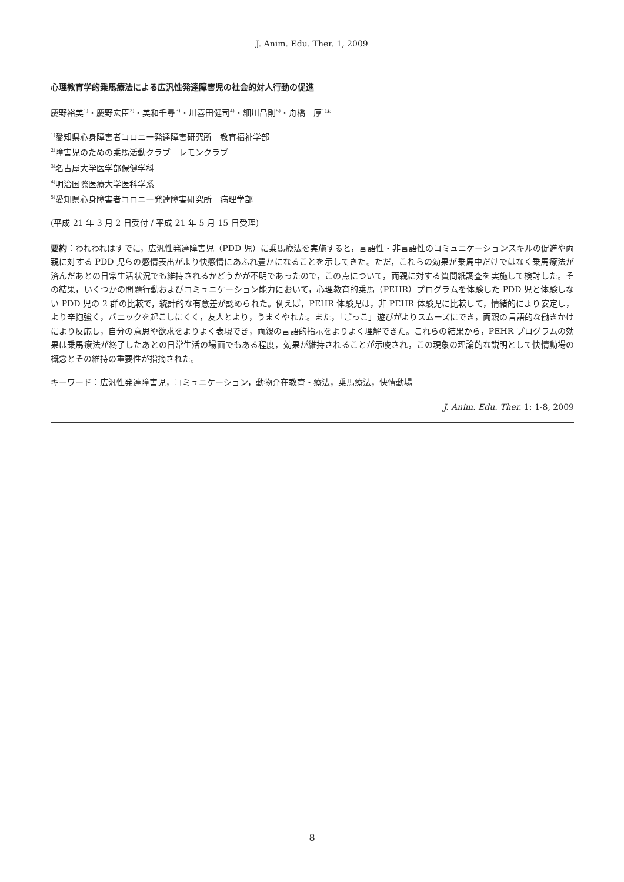J. Anim. Edu. Ther. 1, 2009
心理教育学的乗馬療法による広汎性発達障害児の社会的対人行動の促進
慶野裕美<sup>1)</sup>・慶野宏臣<sup>2)</sup>・美和千尋<sup>3)</sup>・川喜田健司<sup>4)</sup>・細川昌則<sup>5)</sup>・舟橋　厚<sup>1)</sup>*
<sup>1)</sup> 愛知県心身障害者コロニー発達障害研究所　教育福祉学部
<sup>2)</sup> 障害児のための乗馬活動クラブ　レモンクラブ
<sup>3)</sup> 名古屋大学医学部保健学科
<sup>4)</sup> 明治国際医療大学医科学系
<sup>5)</sup> 愛知県心身障害者コロニー発達障害研究所　病理学部
(平成 21 年 3 月 2 日受付 / 平成 21 年 5 月 15 日受理)
要約：われわれはすでに，広汎性発達障害児（PDD 児）に乗馬療法を実施すると，言語性・非言語性のコミュニケーションスキルの促進や両親に対する PDD 児らの感情表出がより快感情にあふれ豊かになることを示してきた。ただ，これらの効果が乗馬中だけではなく乗馬療法が済んだあとの日常生活状況でも維持されるかどうかが不明であったので，この点について，両親に対する質問紙調査を実施して検討した。その結果，いくつかの問題行動およびコミュニケーション能力において，心理教育的乗馬（PEHR）プログラムを体験した PDD 児と体験しない PDD 児の 2 群の比較で，統計的な有意差が認められた。例えば，PEHR 体験児は，非 PEHR 体験児に比較して，情緒的により安定し，より辛抱強く，パニックを起こしにくく，友人とより，うまくやれた。また，「ごっこ」遊びがよりスムーズにでき，両親の言語的な働きかけにより反応し，自分の意思や欲求をよりよく表現でき，両親の言語的指示をよりよく理解できた。これらの結果から，PEHR プログラムの効果は乗馬療法が終了したあとの日常生活の場面でもある程度，効果が維持されることが示唆され，この現象の理論的な説明として快情動場の概念とその維持の重要性が指摘された。
キーワード：広汎性発達障害児，コミュニケーション，動物介在教育・療法，乗馬療法，快情動場
J. Anim. Edu. Ther. 1: 1-8, 2009
8